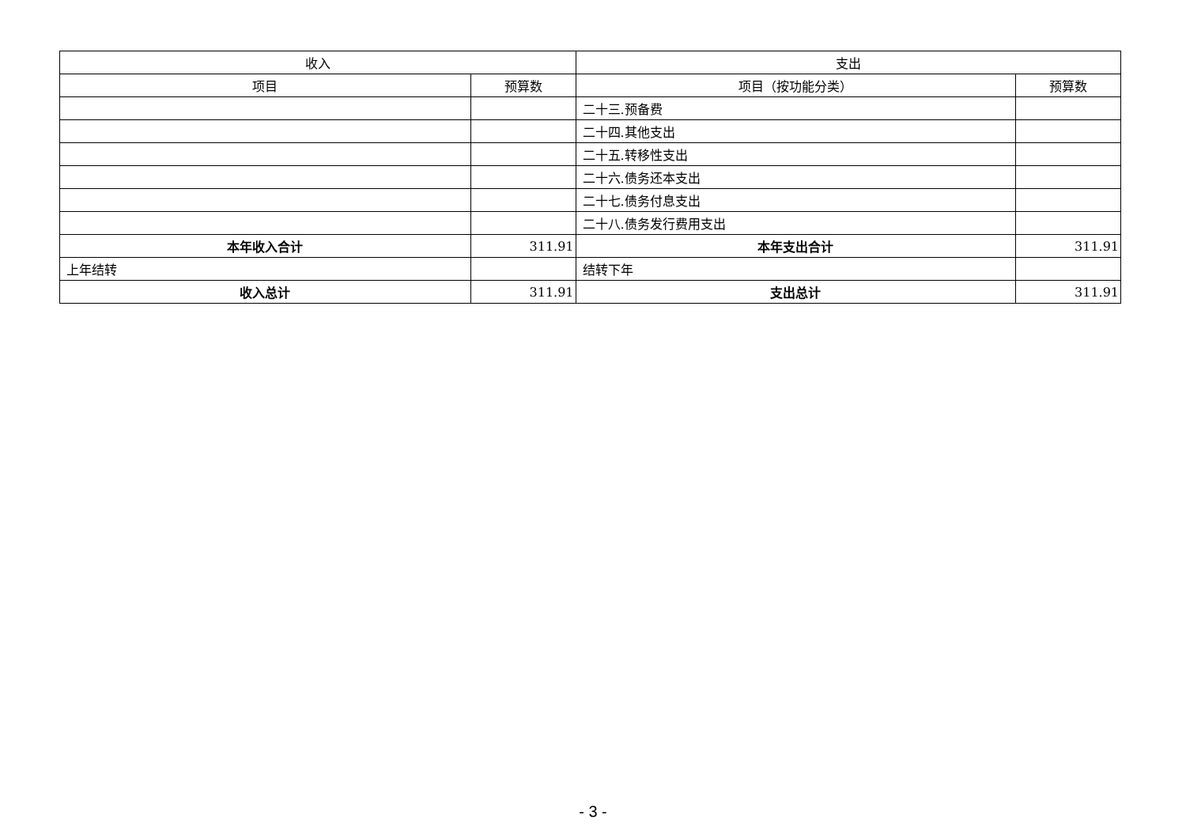| 收入 | | 支出 | |
| --- | --- | --- | --- |
| 项目 | 预算数 | 项目（按功能分类） | 预算数 |
| | | 二十三.预备费 | |
| | | 二十四.其他支出 | |
| | | 二十五.转移性支出 | |
| | | 二十六.债务还本支出 | |
| | | 二十七.债务付息支出 | |
| | | 二十八.债务发行费用支出 | |
| 本年收入合计 | 311.91 | 本年支出合计 | 311.91 |
| 上年结转 | | 结转下年 | |
| 收入总计 | 311.91 | 支出总计 | 311.91 |
- 3 -